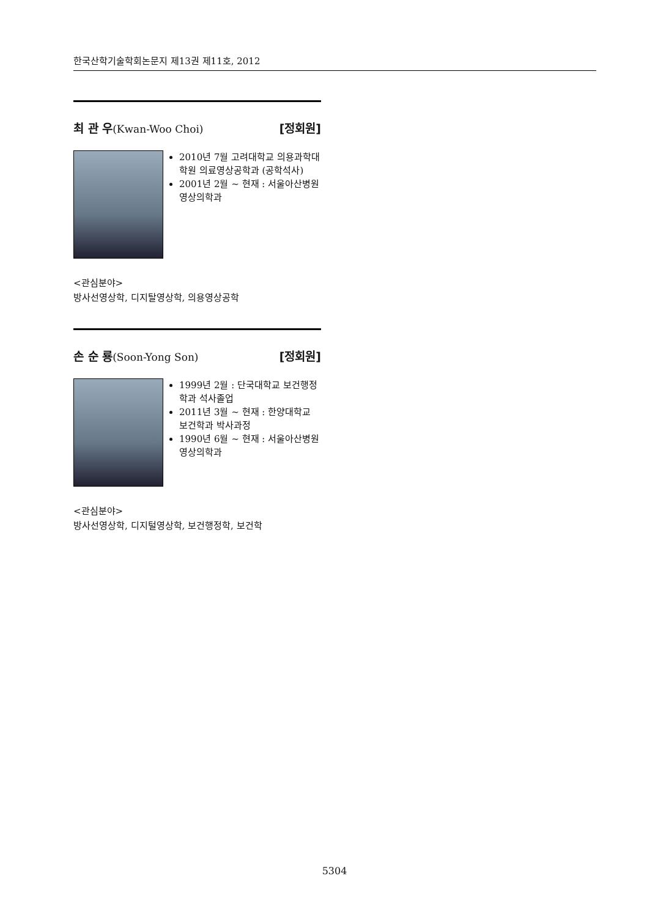한국산학기술학회논문지 제13권 제11호, 2012
최 관 우(Kwan-Woo Choi) [정회원]
2010년 7월 고려대학교 의용과학대학원 의료영상공학과 (공학석사)
2001년 2월 ~ 현재 : 서울아산병원 영상의학과
<관심분야>
방사선영상학, 디지탈영상학, 의용영상공학
손 순 룡(Soon-Yong Son) [정회원]
1999년 2월 : 단국대학교 보건행정학과 석사졸업
2011년 3월 ~ 현재 : 한양대학교 보건학과 박사과정
1990년 6월 ~ 현재 : 서울아산병원 영상의학과
<관심분야>
방사선영상학, 디지털영상학, 보건행정학, 보건학
5304